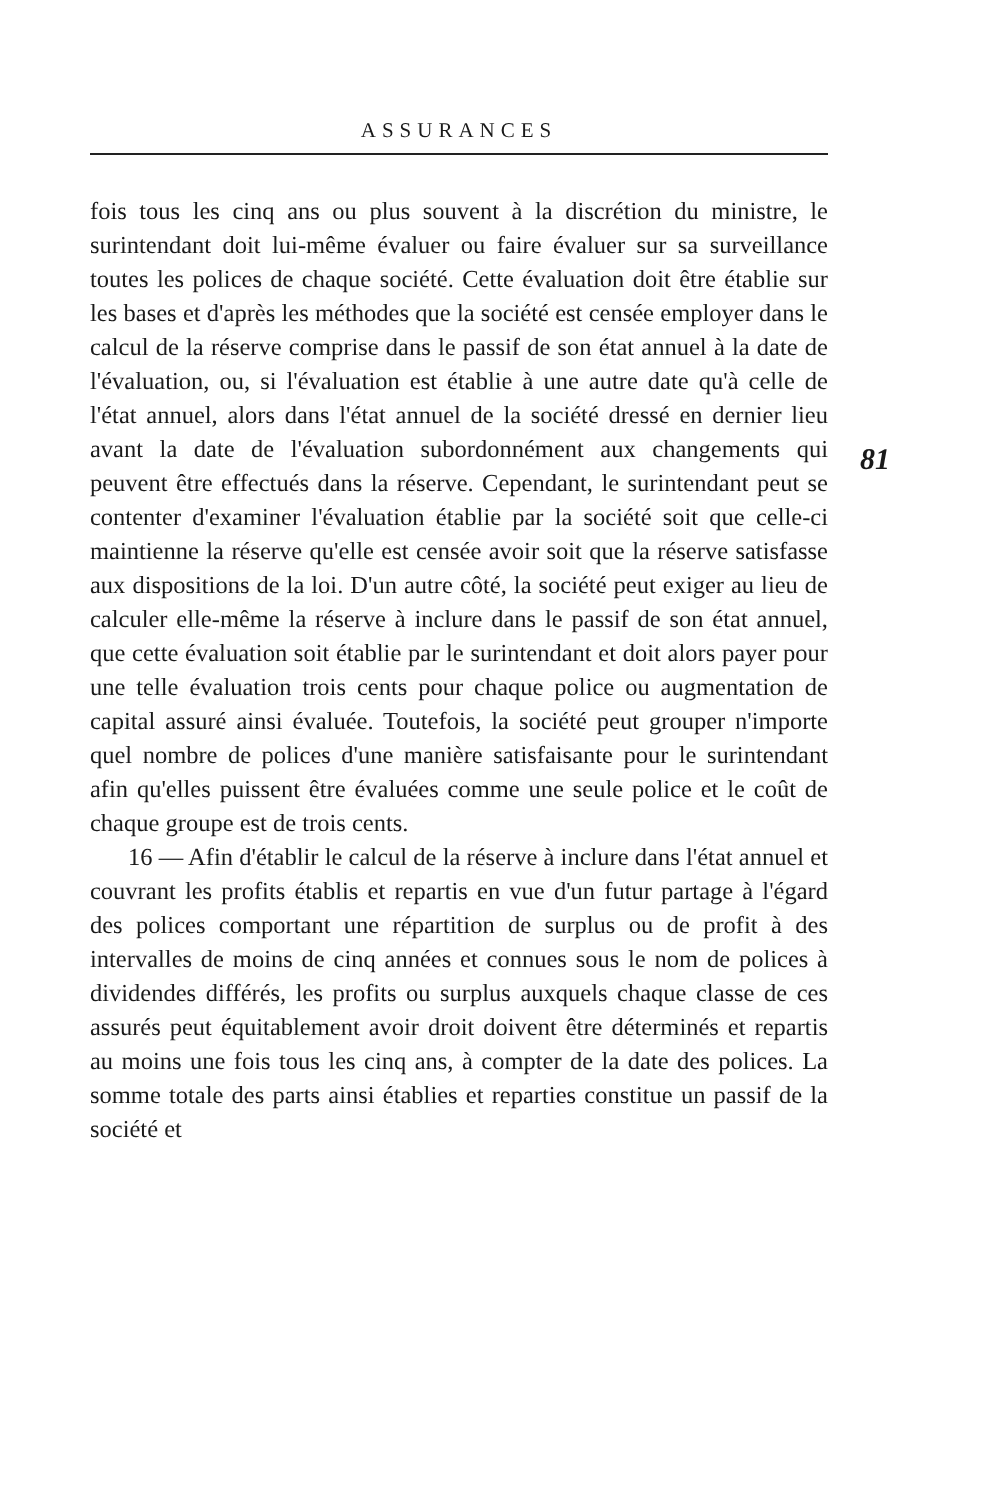ASSURANCES
81
fois tous les cinq ans ou plus souvent à la discrétion du ministre, le surintendant doit lui-même évaluer ou faire évaluer sur sa surveillance toutes les polices de chaque société. Cette évaluation doit être établie sur les bases et d'après les méthodes que la société est censée employer dans le calcul de la réserve comprise dans le passif de son état annuel à la date de l'évaluation, ou, si l'évaluation est établie à une autre date qu'à celle de l'état annuel, alors dans l'état annuel de la société dressé en dernier lieu avant la date de l'évaluation subordonnément aux changements qui peuvent être effectués dans la réserve. Cependant, le surintendant peut se contenter d'examiner l'évaluation établie par la société soit que celle-ci maintienne la réserve qu'elle est censée avoir soit que la réserve satisfasse aux dispositions de la loi. D'un autre côté, la société peut exiger au lieu de calculer elle-même la réserve à inclure dans le passif de son état annuel, que cette évaluation soit établie par le surintendant et doit alors payer pour une telle évaluation trois cents pour chaque police ou augmentation de capital assuré ainsi évaluée. Toutefois, la société peut grouper n'importe quel nombre de polices d'une manière satisfaisante pour le surintendant afin qu'elles puissent être évaluées comme une seule police et le coût de chaque groupe est de trois cents.
16 — Afin d'établir le calcul de la réserve à inclure dans l'état annuel et couvrant les profits établis et repartis en vue d'un futur partage à l'égard des polices comportant une répartition de surplus ou de profit à des intervalles de moins de cinq années et connues sous le nom de polices à dividendes différés, les profits ou surplus auxquels chaque classe de ces assurés peut équitablement avoir droit doivent être déterminés et repartis au moins une fois tous les cinq ans, à compter de la date des polices. La somme totale des parts ainsi établies et reparties constitue un passif de la société et